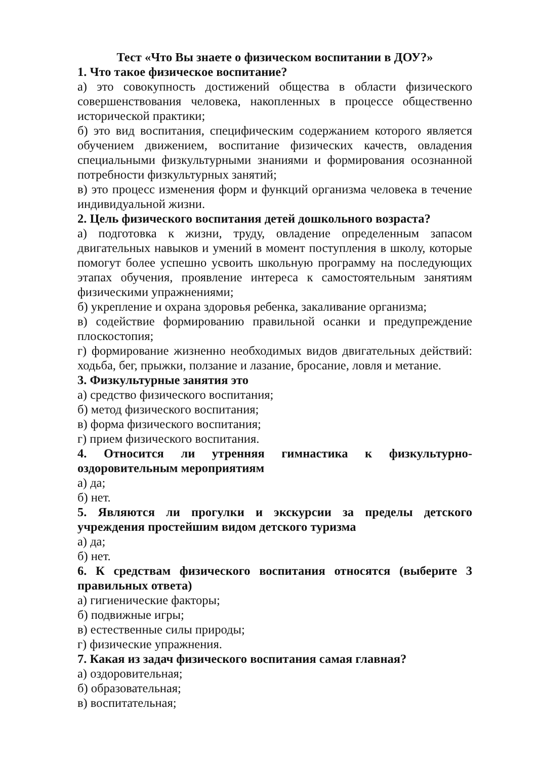Тест «Что Вы знаете о физическом воспитании в ДОУ?»
1. Что такое физическое воспитание?
а) это совокупность достижений общества в области физического совершенствования человека, накопленных в процессе общественно исторической практики;
б) это вид воспитания, специфическим содержанием которого является обучением движением, воспитание физических качеств, овладения специальными физкультурными знаниями и формирования осознанной потребности физкультурных занятий;
в) это процесс изменения форм и функций организма человека в течение индивидуальной жизни.
2. Цель физического воспитания детей дошкольного возраста?
а) подготовка к жизни, труду, овладение определенным запасом двигательных навыков и умений в момент поступления в школу, которые помогут более успешно усвоить школьную программу на последующих этапах обучения, проявление интереса к самостоятельным занятиям физическими упражнениями;
б) укрепление и охрана здоровья ребенка, закаливание организма;
в) содействие формированию правильной осанки и предупреждение плоскостопия;
г) формирование жизненно необходимых видов двигательных действий: ходьба, бег, прыжки, ползание и лазание, бросание, ловля и метание.
3. Физкультурные занятия это
а) средство физического воспитания;
б) метод физического воспитания;
в) форма физического воспитания;
г) прием физического воспитания.
4. Относится ли утренняя гимнастика к физкультурно-оздоровительным мероприятиям
а) да;
б) нет.
5. Являются ли прогулки и экскурсии за пределы детского учреждения простейшим видом детского туризма
а) да;
б) нет.
6. К средствам физического воспитания относятся (выберите 3 правильных ответа)
а) гигиенические факторы;
б) подвижные игры;
в) естественные силы природы;
г) физические упражнения.
7. Какая из задач физического воспитания самая главная?
а) оздоровительная;
б) образовательная;
в) воспитательная;